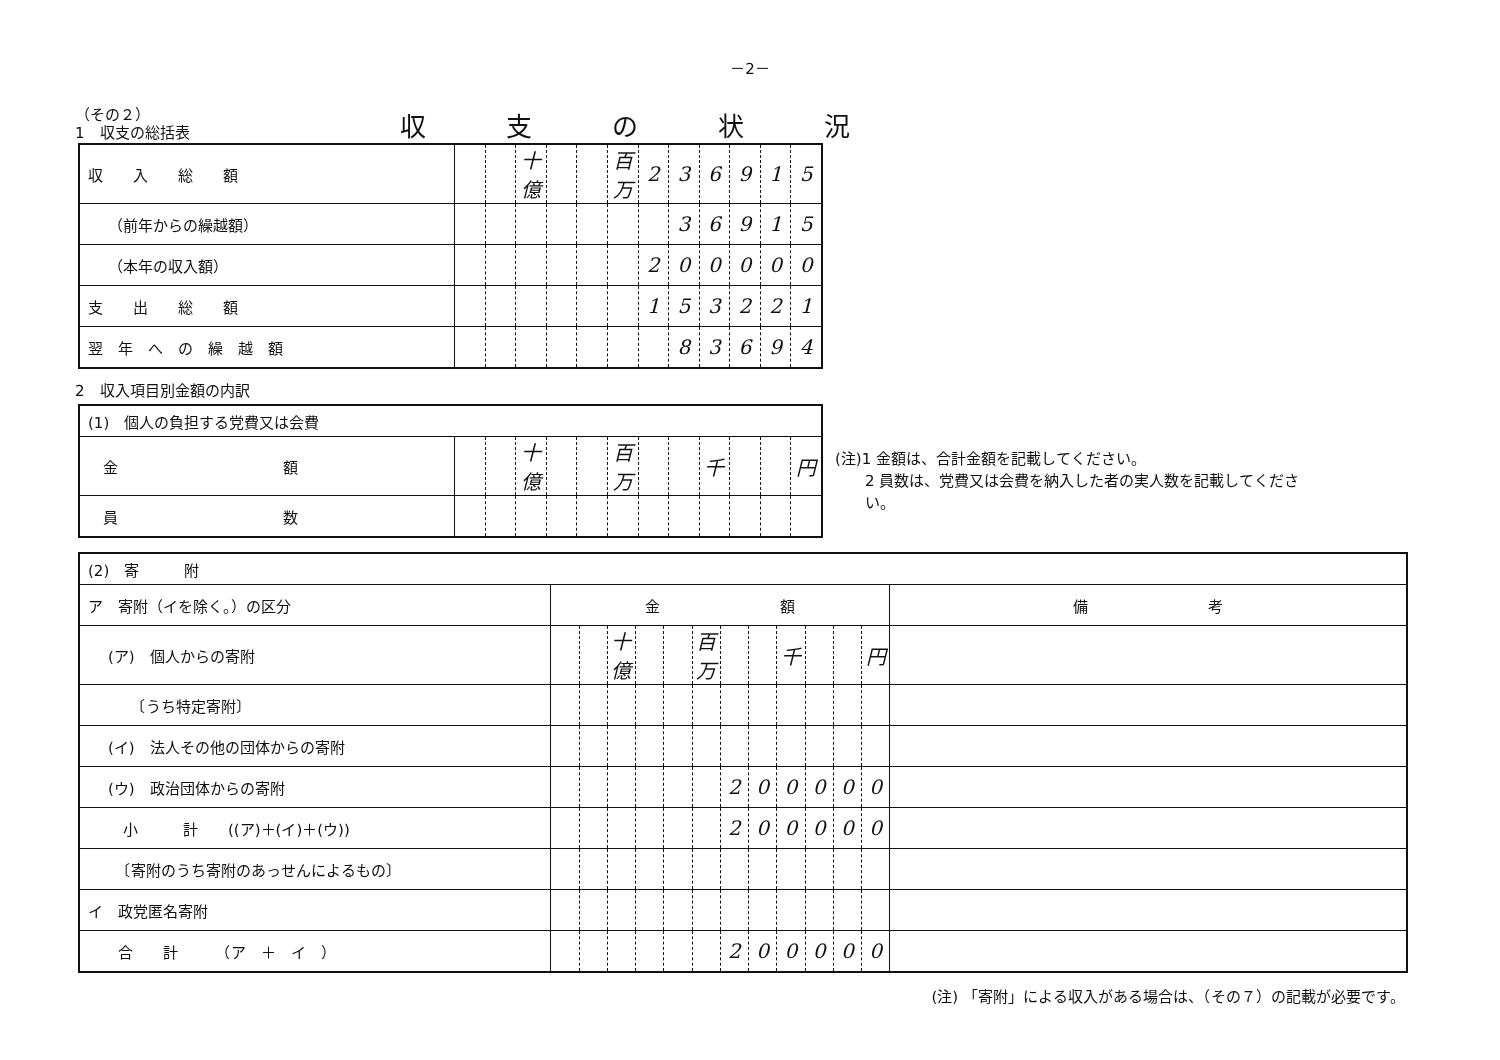－2－
（その２）
1　収支の総括表
収支の状況
| 収 入 総 額 | | | 十億 | | | 百万 | 2 | 3 | 6 | 9 | 1 | 5 |
| （前年からの繰越額） | | | | | | | | 3 | 6 | 9 | 1 | 5 |
| （本年の収入額） | | | | | | | 2 | 0 | 0 | 0 | 0 | 0 |
| 支 出 総 額 | | | | | | | 1 | 5 | 3 | 2 | 2 | 1 |
| 翌 年 へ の 繰 越 額 | | | | | | | | 8 | 3 | 6 | 9 | 4 |
2　収入項目別金額の内訳
| (1) 個人の負担する党費又は会費 | | | | | | | | | | | | |
| 金 額 | | | 十億 | | | 百万 | | | 千 | | | 円 |
| 員 数 | | | | | | | | | | | | |
(注)1 金額は、合計金額を記載してください。
　　2 員数は、党費又は会費を納入した者の実人数を記載してくださ
　　い。
| (2) 寄 附 | | | | | | | | | | | | | |
| ア 寄附（イを除く。）の区分 | 金 額 | | | | | | | | | | | | 備 考 |
| (ア) 個人からの寄附 | | | 十億 | | | 百万 | | | 千 | | | 円 | |
| 〔うち特定寄附〕 | | | | | | | | | | | | | |
| (イ) 法人その他の団体からの寄附 | | | | | | | | | | | | | |
| (ウ) 政治団体からの寄附 | | | | | | | 2 | 0 | 0 | 0 | 0 | 0 | |
| 小 計 ((ア)＋(イ)＋(ウ)) | | | | | | | 2 | 0 | 0 | 0 | 0 | 0 | |
| 〔寄附のうち寄附のあっせんによるもの〕 | | | | | | | | | | | | | |
| イ 政党匿名寄附 | | | | | | | | | | | | | |
| 合 計 （ア ＋ イ ） | | | | | | | 2 | 0 | 0 | 0 | 0 | 0 | |
(注) 「寄附」による収入がある場合は、（その７）の記載が必要です。